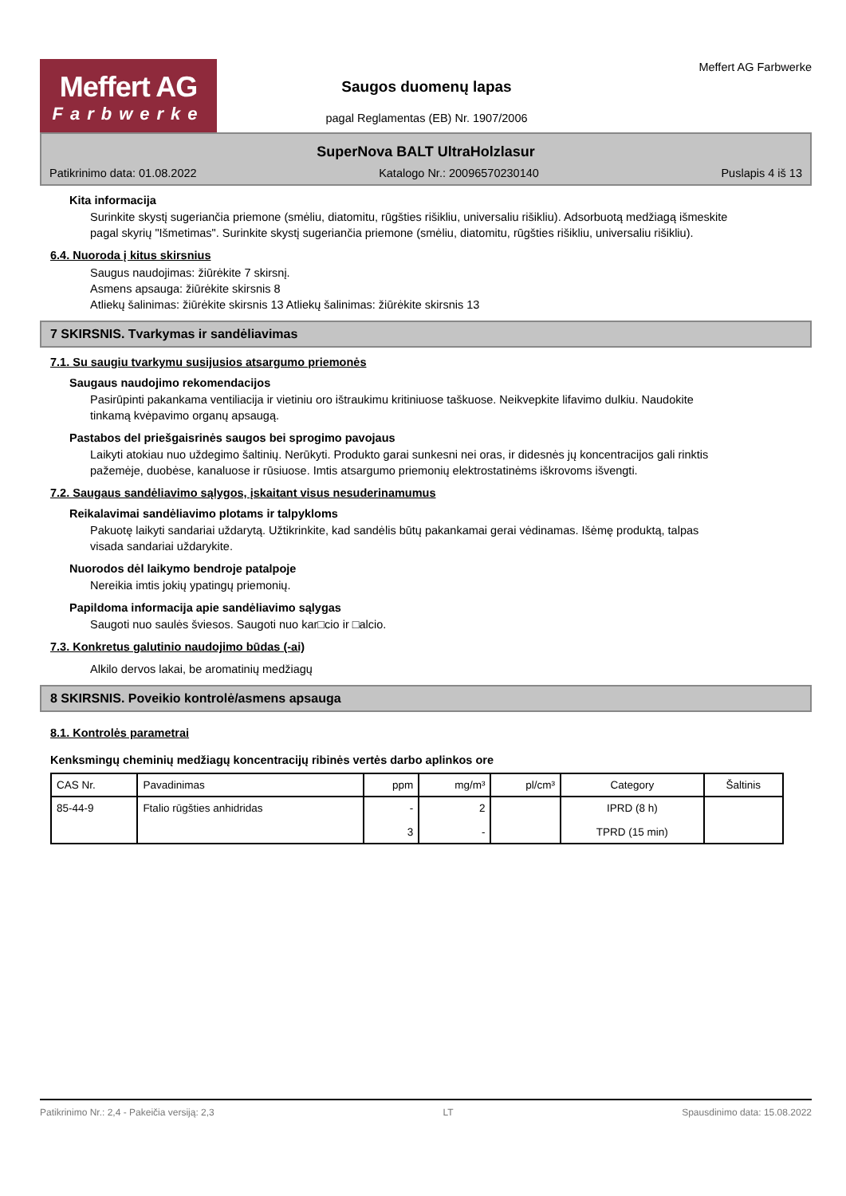Meffert AG
Farbwerke
Saugos duomenų lapas
pagal Reglamentas (EB) Nr. 1907/2006
Meffert AG Farbwerke
SuperNova BALT UltraHolzlasur
Patikrinimo data: 01.08.2022 Katalogo Nr.: 20096570230140 Puslapis 4 iš 13
Kita informacija
Surinkite skystį sugeriančia priemone (smėliu, diatomitu, rūgšties rišikliu, universaliu rišikliu). Adsorbuotą medžiagą išmeskite pagal skyrių "Išmetimas". Surinkite skystį sugeriančia priemone (smėliu, diatomitu, rūgšties rišikliu, universaliu rišikliu).
6.4. Nuoroda į kitus skirsnius
Saugus naudojimas: žiūrėkite 7 skirsnį.
Asmens apsauga: žiūrėkite skirsnis 8
Atliekų šalinimas: žiūrėkite skirsnis 13 Atliekų šalinimas: žiūrėkite skirsnis 13
7 SKIRSNIS. Tvarkymas ir sandėliavimas
7.1. Su saugiu tvarkymu susijusios atsargumo priemonės
Saugaus naudojimo rekomendacijos
Pasirūpinti pakankama ventiliacija ir vietiniu oro ištraukimu kritiniuose taškuose. Neikvepkite lifavimo dulkiu. Naudokite tinkamą kvėpavimo organų apsaugą.
Pastabos del priešgaisrinės saugos bei sprogimo pavojaus
Laikyti atokiau nuo uždegimo šaltinių. Nerūkyti. Produkto garai sunkesni nei oras, ir didesnės jų koncentracijos gali rinktis pažemėje, duobėse, kanaluose ir rūsiuose. Imtis atsargumo priemonių elektrostatinėms iškrovoms išvengti.
7.2. Saugaus sandėliavimo sąlygos, įskaitant visus nesuderinamumus
Reikalavimai sandėliavimo plotams ir talpykloms
Pakuotę laikyti sandariai uždarytą. Užtikrinkite, kad sandėlis būtų pakankamai gerai vėdinamas. Išėmę produktą, talpas visada sandariai uždarykite.
Nuorodos dėl laikymo bendroje patalpoje
Nereikia imtis jokių ypatingų priemonių.
Papildoma informacija apie sandėliavimo sąlygas
Saugoti nuo saulės šviesos. Saugoti nuo kar□cio ir □alcio.
7.3. Konkretus galutinio naudojimo būdas (-ai)
Alkilo dervos lakai, be aromatinių medžiagų
8 SKIRSNIS. Poveikio kontrolė/asmens apsauga
8.1. Kontrolės parametrai
Kenksmingų cheminių medžiagų koncentracijų ribinės vertės darbo aplinkos ore
| CAS Nr. | Pavadinimas | ppm | mg/m³ | pl/cm³ | Category | Šaltinis |
| --- | --- | --- | --- | --- | --- | --- |
| 85-44-9 | Ftalio rūgšties anhidridas | - 3 | 2 - | | IPRD (8 h) TPRD (15 min) | |
Patikrinimo Nr.: 2,4 - Pakeičia versiją: 2,3 LT Spausdinimo data: 15.08.2022